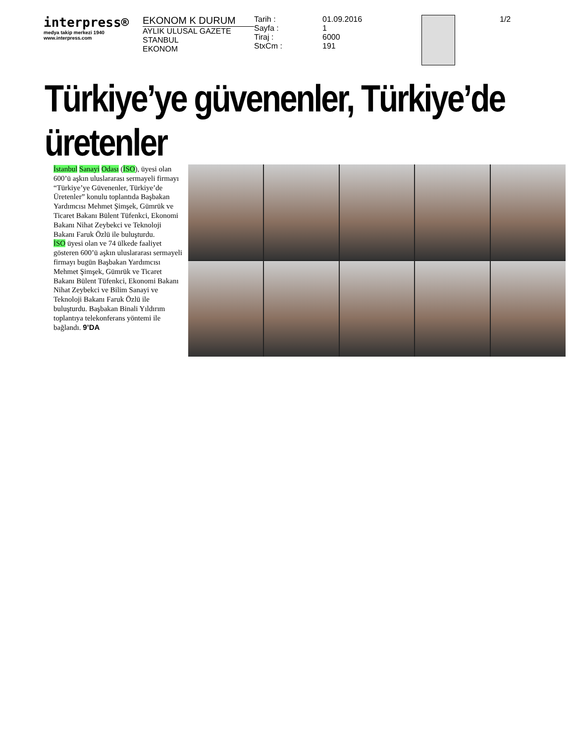interpress®
medya takip merkezi 1940
www.interpress.com
EKONOM K DURUM
AYLIK ULUSAL GAZETE
STANBUL
EKONOM
Tarih :
Sayfa :
Tiraj :
StxCm :
01.09.2016
1
6000
191
1/2
Türkiye’ye güvenenler, Türkiye’de üretenler
İstanbul Sanayi Odası (İSO), üyesi olan 600’ü aşkın uluslararası sermayeli firmayı “Türkiye’ye Güvenenler, Türkiye’de Üretenler” konulu toplantıda Başbakan Yardımcısı Mehmet Şimşek, Gümrük ve Ticaret Bakanı Bülent Tüfenkci, Ekonomi Bakanı Nihat Zeybekci ve Teknoloji Bakanı Faruk Özlü ile buluşturdu.
İSO üyesi olan ve 74 ülkede faaliyet gösteren 600’ü aşkın uluslararası sermayeli firmayı bugün Başbakan Yardımcısı Mehmet Şimşek, Gümrük ve Ticaret Bakanı Bülent Tüfenkci, Ekonomi Bakanı Nihat Zeybekci ve Bilim Sanayi ve Teknoloji Bakanı Faruk Özlü ile buluşturdu. Başbakan Binali Yıldırım toplantıya telekonferans yöntemi ile bağlandı. 9’DA